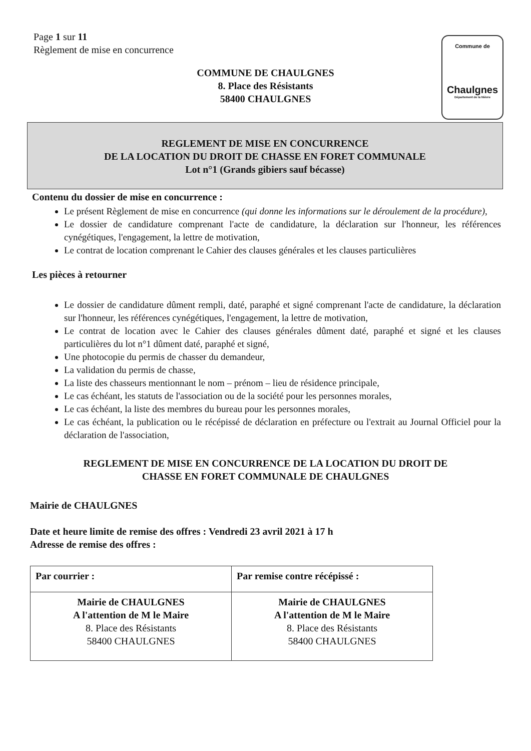Page 1 sur 11
Règlement de mise en concurrence
Commune de
Chaulgnes
Département de la Nièvre
COMMUNE DE CHAULGNES
8. Place des Résistants
58400 CHAULGNES
REGLEMENT DE MISE EN CONCURRENCE
DE LA LOCATION DU DROIT DE CHASSE EN FORET COMMUNALE
Lot n°1 (Grands gibiers sauf bécasse)
Contenu du dossier de mise en concurrence :
Le présent Règlement de mise en concurrence (qui donne les informations sur le déroulement de la procédure),
Le dossier de candidature comprenant l'acte de candidature, la déclaration sur l'honneur, les références cynégétiques, l'engagement, la lettre de motivation,
Le contrat de location comprenant le Cahier des clauses générales et les clauses particulières
Les pièces à retourner
Le dossier de candidature dûment rempli, daté, paraphé et signé comprenant l'acte de candidature, la déclaration sur l'honneur, les références cynégétiques, l'engagement, la lettre de motivation,
Le contrat de location avec le Cahier des clauses générales dûment daté, paraphé et signé et les clauses particulières du lot n°1 dûment daté, paraphé et signé,
Une photocopie du permis de chasser du demandeur,
La validation du permis de chasse,
La liste des chasseurs mentionnant le nom – prénom – lieu de résidence principale,
Le cas échéant, les statuts de l'association ou de la société pour les personnes morales,
Le cas échéant, la liste des membres du bureau pour les personnes morales,
Le cas échéant, la publication ou le récépissé de déclaration en préfecture ou l'extrait au Journal Officiel pour la déclaration de l'association,
REGLEMENT DE MISE EN CONCURRENCE DE LA LOCATION DU DROIT DE
CHASSE EN FORET COMMUNALE DE CHAULGNES
Mairie de CHAULGNES
Date et heure limite de remise des offres : Vendredi 23 avril 2021 à 17 h
Adresse de remise des offres :
| Par courrier : | Par remise contre récépissé : |
| --- | --- |
| Mairie de CHAULGNES A l'attention de M le Maire 8. Place des Résistants 58400 CHAULGNES | Mairie de CHAULGNES A l'attention de M le Maire 8. Place des Résistants 58400 CHAULGNES |